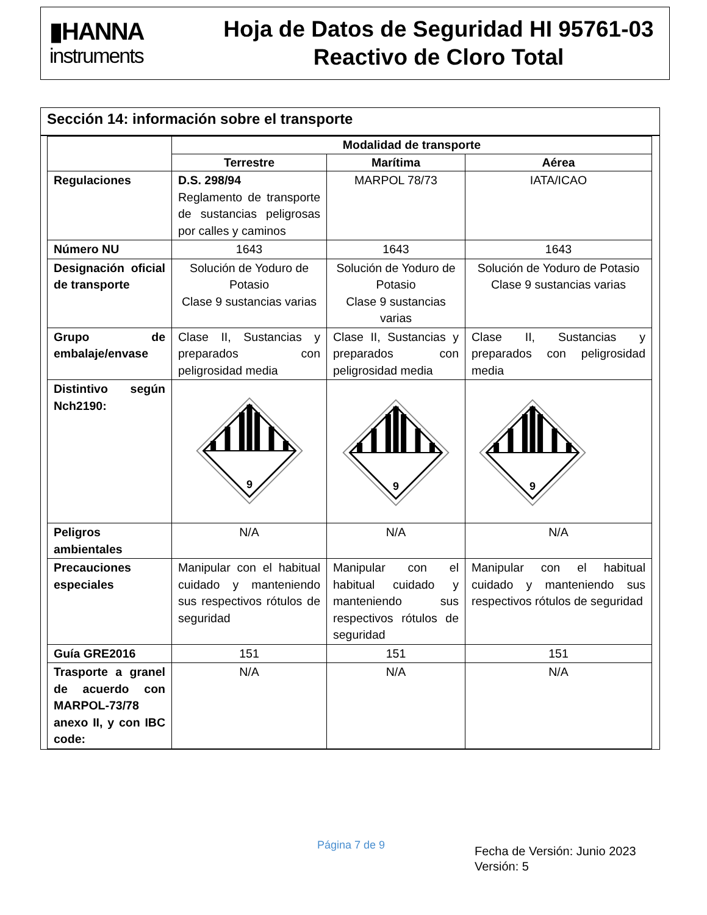▮HANNA
instruments
Hoja de Datos de Seguridad HI 95761-03
Reactivo de Cloro Total
Sección 14: información sobre el transporte
| | Modalidad de transporte | | |
| | Terrestre | Marítima | Aérea |
| Regulaciones | D.S. 298/94 Reglamento de transporte de sustancias peligrosas por calles y caminos | MARPOL 78/73 | IATA/ICAO |
| Número NU | 1643 | 1643 | 1643 |
| Designación oficial de transporte | Solución de Yoduro de Potasio Clase 9 sustancias varias | Solución de Yoduro de Potasio Clase 9 sustancias varias | Solución de Yoduro de Potasio Clase 9 sustancias varias |
| Grupo de embalaje/envase | Clase II, Sustancias y preparados con peligrosidad media | Clase II, Sustancias y preparados con peligrosidad media | Clase II, Sustancias y preparados con peligrosidad media |
| Distintivo según Nch2190: | 9 | 9 | 9 |
| Peligros ambientales | N/A | N/A | N/A |
| Precauciones especiales | Manipular con el habitual cuidado y manteniendo sus respectivos rótulos de seguridad | Manipular con el habitual cuidado y manteniendo sus respectivos rótulos de seguridad | Manipular con el habitual cuidado y manteniendo sus respectivos rótulos de seguridad |
| Guía GRE2016 | 151 | 151 | 151 |
| Trasporte a granel de acuerdo con MARPOL-73/78 anexo II, y con IBC code: | N/A | N/A | N/A |
Página 7 de 9
Fecha de Versión: Junio 2023
Versión: 5